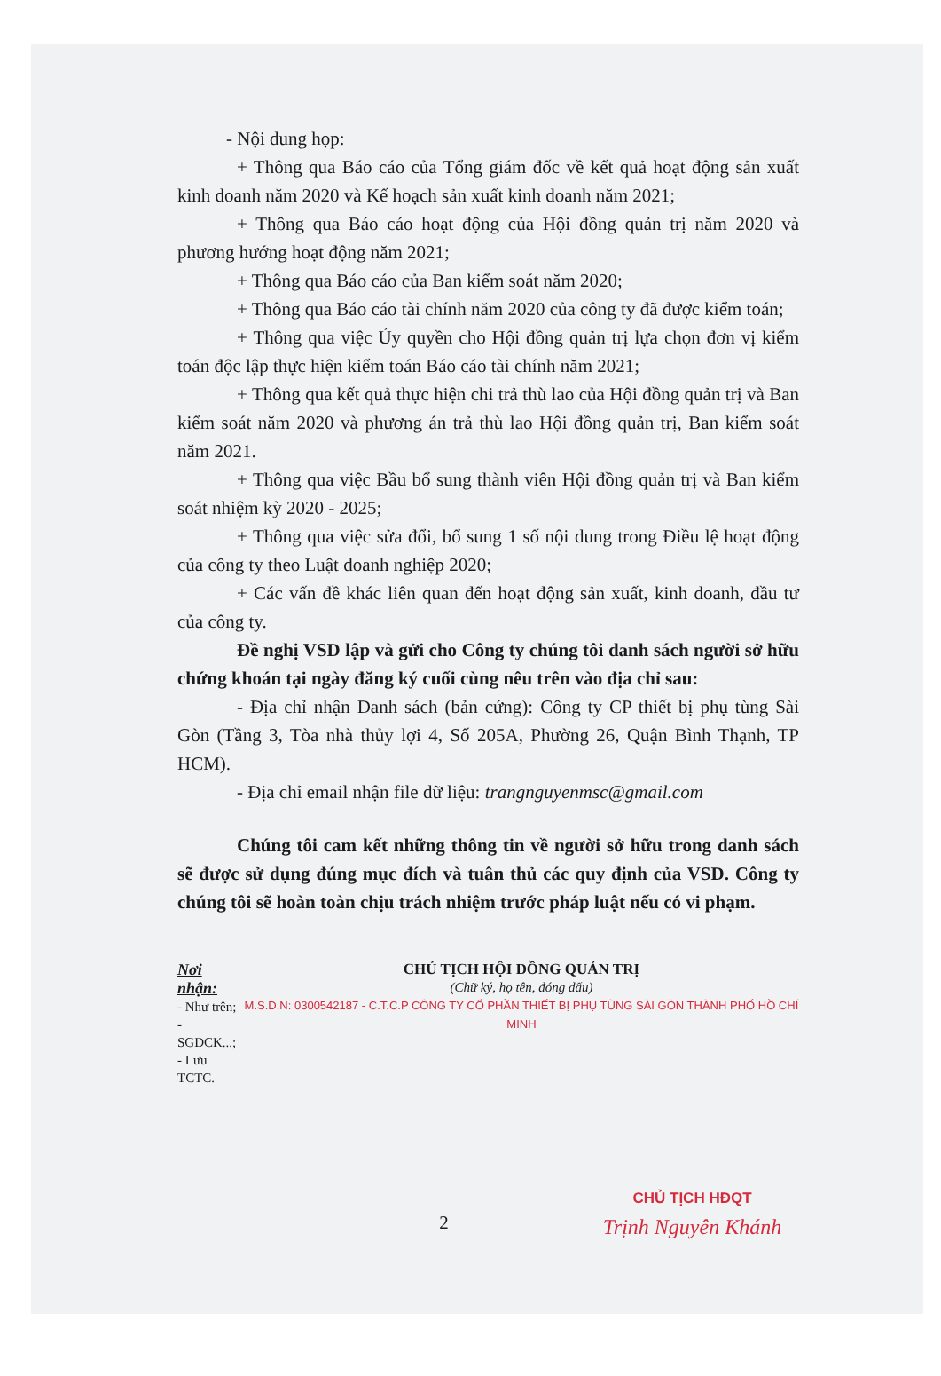- Nội dung họp:
+ Thông qua Báo cáo của Tổng giám đốc về kết quả hoạt động sản xuất kinh doanh năm 2020 và Kế hoạch sản xuất kinh doanh năm 2021;
+ Thông qua Báo cáo hoạt động của Hội đồng quản trị năm 2020 và phương hướng hoạt động năm 2021;
+ Thông qua Báo cáo của Ban kiểm soát năm 2020;
+ Thông qua Báo cáo tài chính năm 2020 của công ty đã được kiểm toán;
+ Thông qua việc Ủy quyền cho Hội đồng quản trị lựa chọn đơn vị kiểm toán độc lập thực hiện kiểm toán Báo cáo tài chính năm 2021;
+ Thông qua kết quả thực hiện chi trả thù lao của Hội đồng quản trị và Ban kiểm soát năm 2020 và phương án trả thù lao Hội đồng quản trị, Ban kiểm soát năm 2021.
+ Thông qua việc Bầu bổ sung thành viên Hội đồng quản trị và Ban kiểm soát nhiệm kỳ 2020 - 2025;
+ Thông qua việc sửa đổi, bổ sung 1 số nội dung trong Điều lệ hoạt động của công ty theo Luật doanh nghiệp 2020;
+ Các vấn đề khác liên quan đến hoạt động sản xuất, kinh doanh, đầu tư của công ty.
Đề nghị VSD lập và gửi cho Công ty chúng tôi danh sách người sở hữu chứng khoán tại ngày đăng ký cuối cùng nêu trên vào địa chỉ sau:
- Địa chỉ nhận Danh sách (bản cứng): Công ty CP thiết bị phụ tùng Sài Gòn (Tầng 3, Tòa nhà thủy lợi 4, Số 205A, Phường 26, Quận Bình Thạnh, TP HCM).
- Địa chỉ email nhận file dữ liệu: trangnguyenmsc@gmail.com
Chúng tôi cam kết những thông tin về người sở hữu trong danh sách sẽ được sử dụng đúng mục đích và tuân thủ các quy định của VSD. Công ty chúng tôi sẽ hoàn toàn chịu trách nhiệm trước pháp luật nếu có vi phạm.
Nơi nhận:
- Như trên;
- SGDCK...;
- Lưu TCTC.
CHỦ TỊCH HỘI ĐỒNG QUẢN TRỊ
(Chữ ký, họ tên, đóng dấu)
M.S.D.N: 0300542187 - C.T.C.P CÔNG TY CỔ PHẦN THIẾT BỊ PHỤ TÙNG SÀI GÒN THÀNH PHỐ HỒ CHÍ MINH
CHỦ TỊCH HĐQT
Trịnh Nguyên Khánh
2